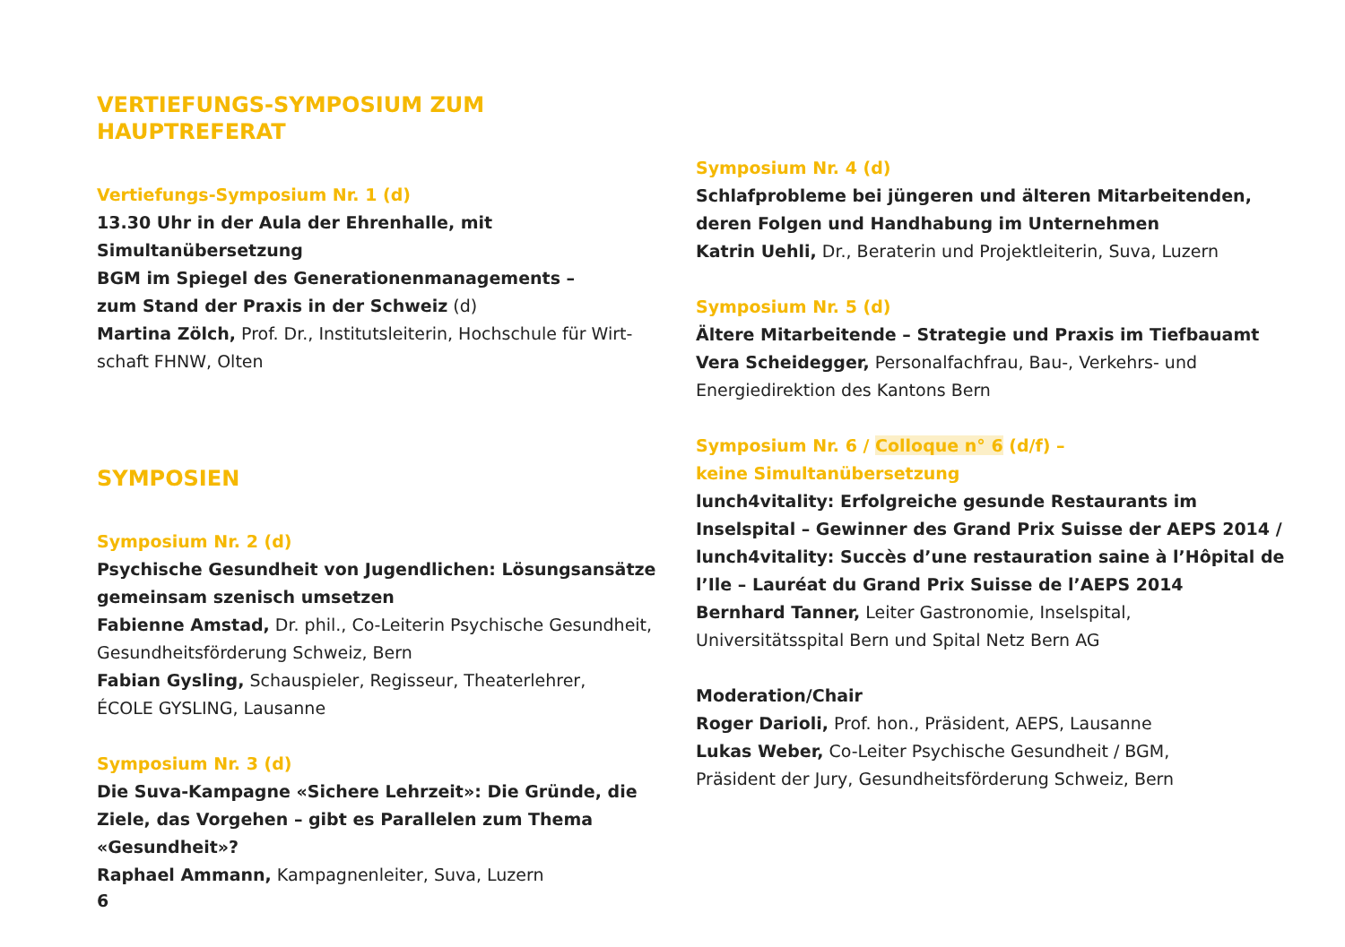VERTIEFUNGS-SYMPOSIUM ZUM HAUPTREFERAT
Vertiefungs-Symposium Nr. 1 (d)
13.30 Uhr in der Aula der Ehrenhalle, mit Simultanübersetzung
BGM im Spiegel des Generationenmanagements –
zum Stand der Praxis in der Schweiz (d)
Martina Zölch, Prof. Dr., Institutsleiterin, Hochschule für Wirt-schaft FHNW, Olten
SYMPOSIEN
Symposium Nr. 2 (d)
Psychische Gesundheit von Jugendlichen: Lösungsansätze gemeinsam szenisch umsetzen
Fabienne Amstad, Dr. phil., Co-Leiterin Psychische Gesundheit, Gesundheitsförderung Schweiz, Bern
Fabian Gysling, Schauspieler, Regisseur, Theaterlehrer,
ÉCOLE GYSLING, Lausanne
Symposium Nr. 3 (d)
Die Suva-Kampagne «Sichere Lehrzeit»: Die Gründe, die Ziele, das Vorgehen – gibt es Parallelen zum Thema «Gesundheit»?
Raphael Ammann, Kampagnenleiter, Suva, Luzern
Symposium Nr. 4 (d)
Schlafprobleme bei jüngeren und älteren Mitarbeitenden,
deren Folgen und Handhabung im Unternehmen
Katrin Uehli, Dr., Beraterin und Projektleiterin, Suva, Luzern
Symposium Nr. 5 (d)
Ältere Mitarbeitende – Strategie und Praxis im Tiefbauamt
Vera Scheidegger, Personalfachfrau, Bau-, Verkehrs- und Energiedirektion des Kantons Bern
Symposium Nr. 6 / Colloque n° 6 (d/f) –
keine Simultanübersetzung
lunch4vitality: Erfolgreiche gesunde Restaurants im Inselspital – Gewinner des Grand Prix Suisse der AEPS 2014 /
lunch4vitality: Succès d’une restauration saine à l’Hôpital de l’Ile – Lauréat du Grand Prix Suisse de l’AEPS 2014
Bernhard Tanner, Leiter Gastronomie, Inselspital,
Universitätsspital Bern und Spital Netz Bern AG
Moderation/Chair
Roger Darioli, Prof. hon., Präsident, AEPS, Lausanne
Lukas Weber, Co-Leiter Psychische Gesundheit / BGM,
Präsident der Jury, Gesundheitsförderung Schweiz, Bern
6